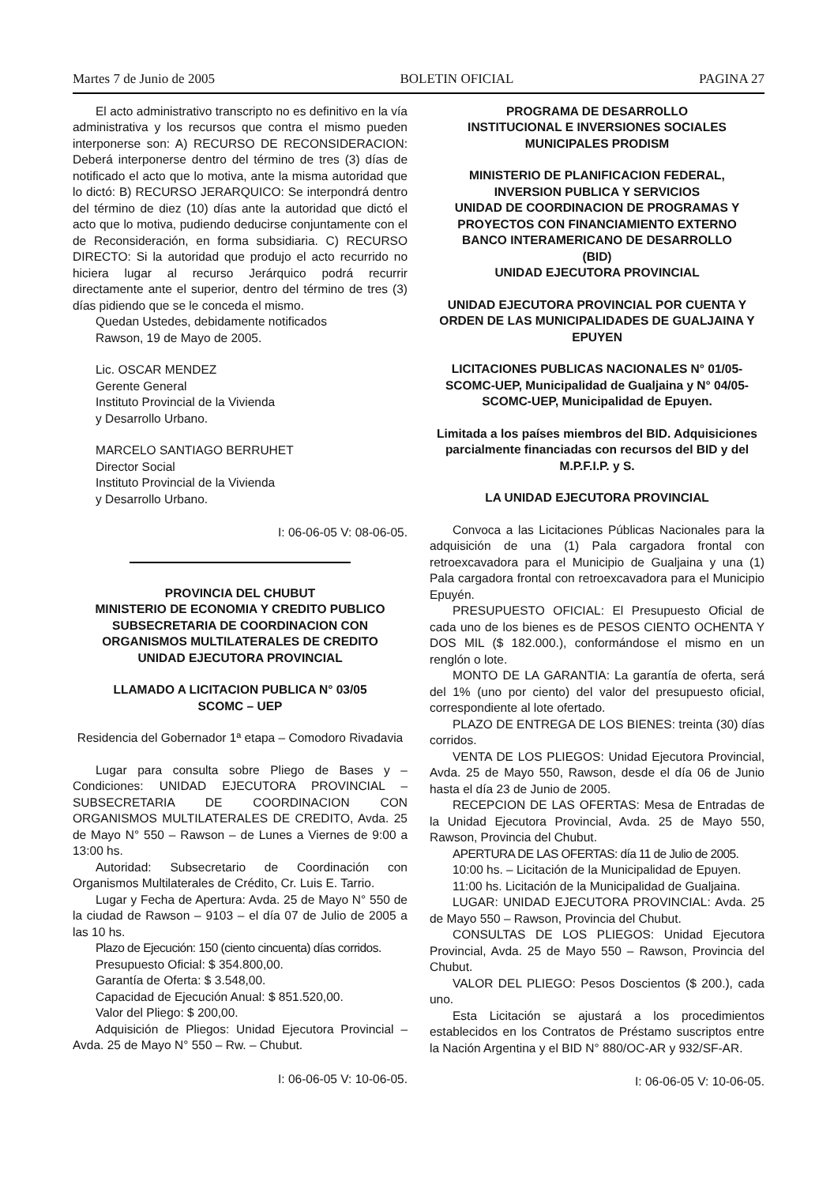Martes 7 de Junio de 2005 BOLETIN OFICIAL PAGINA 27
El acto administrativo transcripto no es definitivo en la vía administrativa y los recursos que contra el mismo pueden interponerse son: A) RECURSO DE RECONSIDERACION: Deberá interponerse dentro del término de tres (3) días de notificado el acto que lo motiva, ante la misma autoridad que lo dictó: B) RECURSO JERARQUICO: Se interpondrá dentro del término de diez (10) días ante la autoridad que dictó el acto que lo motiva, pudiendo deducirse conjuntamente con el de Reconsideración, en forma subsidiaria. C) RECURSO DIRECTO: Si la autoridad que produjo el acto recurrido no hiciera lugar al recurso Jerárquico podrá recurrir directamente ante el superior, dentro del término de tres (3) días pidiendo que se le conceda el mismo.
Quedan Ustedes, debidamente notificados
Rawson, 19 de Mayo de 2005.
Lic. OSCAR MENDEZ
Gerente General
Instituto Provincial de la Vivienda
y Desarrollo Urbano.
MARCELO SANTIAGO BERRUHET
Director Social
Instituto Provincial de la Vivienda
y Desarrollo Urbano.
I: 06-06-05 V: 08-06-05.
PROVINCIA DEL CHUBUT
MINISTERIO DE ECONOMIA Y CREDITO PUBLICO
SUBSECRETARIA DE COORDINACION CON ORGANISMOS MULTILATERALES DE CREDITO
UNIDAD EJECUTORA PROVINCIAL
LLAMADO A LICITACION PUBLICA N° 03/05
SCOMC – UEP
Residencia del Gobernador 1ª etapa – Comodoro Rivadavia
Lugar para consulta sobre Pliego de Bases y –Condiciones: UNIDAD EJECUTORA PROVINCIAL – SUBSECRETARIA DE COORDINACION CON ORGANISMOS MULTILATERALES DE CREDITO, Avda. 25 de Mayo N° 550 – Rawson – de Lunes a Viernes de 9:00 a 13:00 hs.
Autoridad: Subsecretario de Coordinación con Organismos Multilaterales de Crédito, Cr. Luis E. Tarrio.
Lugar y Fecha de Apertura: Avda. 25 de Mayo N° 550 de la ciudad de Rawson – 9103 – el día 07 de Julio de 2005 a las 10 hs.
Plazo de Ejecución: 150 (ciento cincuenta) días corridos.
Presupuesto Oficial: $ 354.800,00.
Garantía de Oferta: $ 3.548,00.
Capacidad de Ejecución Anual: $ 851.520,00.
Valor del Pliego: $ 200,00.
Adquisición de Pliegos: Unidad Ejecutora Provincial – Avda. 25 de Mayo N° 550 – Rw. – Chubut.
I: 06-06-05 V: 10-06-05.
PROGRAMA DE DESARROLLO
INSTITUCIONAL E INVERSIONES SOCIALES
MUNICIPALES PRODISM
MINISTERIO DE PLANIFICACION FEDERAL,
INVERSION PUBLICA Y SERVICIOS
UNIDAD DE COORDINACION DE PROGRAMAS Y PROYECTOS CON FINANCIAMIENTO EXTERNO
BANCO INTERAMERICANO DE DESARROLLO
(BID)
UNIDAD EJECUTORA PROVINCIAL
UNIDAD EJECUTORA PROVINCIAL POR CUENTA Y ORDEN DE LAS MUNICIPALIDADES DE GUALJAINA Y EPUYEN
LICITACIONES PUBLICAS NACIONALES N° 01/05-SCOMC-UEP, Municipalidad de Gualjaina y N° 04/05-SCOMC-UEP, Municipalidad de Epuyen.
Limitada a los países miembros del BID. Adquisiciones parcialmente financiadas con recursos del BID y del M.P.F.I.P. y S.
LA UNIDAD EJECUTORA PROVINCIAL
Convoca a las Licitaciones Públicas Nacionales para la adquisición de una (1) Pala cargadora frontal con retroexcavadora para el Municipio de Gualjaina y una (1) Pala cargadora frontal con retroexcavadora para el Municipio Epuyén.
PRESUPUESTO OFICIAL: El Presupuesto Oficial de cada uno de los bienes es de PESOS CIENTO OCHENTA Y DOS MIL ($ 182.000.), conformándose el mismo en un renglón o lote.
MONTO DE LA GARANTIA: La garantía de oferta, será del 1% (uno por ciento) del valor del presupuesto oficial, correspondiente al lote ofertado.
PLAZO DE ENTREGA DE LOS BIENES: treinta (30) días corridos.
VENTA DE LOS PLIEGOS: Unidad Ejecutora Provincial, Avda. 25 de Mayo 550, Rawson, desde el día 06 de Junio hasta el día 23 de Junio de 2005.
RECEPCION DE LAS OFERTAS: Mesa de Entradas de la Unidad Ejecutora Provincial, Avda. 25 de Mayo 550, Rawson, Provincia del Chubut.
APERTURA DE LAS OFERTAS: día 11 de Julio de 2005.
10:00 hs. – Licitación de la Municipalidad de Epuyen.
11:00 hs. Licitación de la Municipalidad de Gualjaina.
LUGAR: UNIDAD EJECUTORA PROVINCIAL: Avda. 25 de Mayo 550 – Rawson, Provincia del Chubut.
CONSULTAS DE LOS PLIEGOS: Unidad Ejecutora Provincial, Avda. 25 de Mayo 550 – Rawson, Provincia del Chubut.
VALOR DEL PLIEGO: Pesos Doscientos ($ 200.), cada uno.
Esta Licitación se ajustará a los procedimientos establecidos en los Contratos de Préstamo suscriptos entre la Nación Argentina y el BID N° 880/OC-AR y 932/SF-AR.
I: 06-06-05 V: 10-06-05.